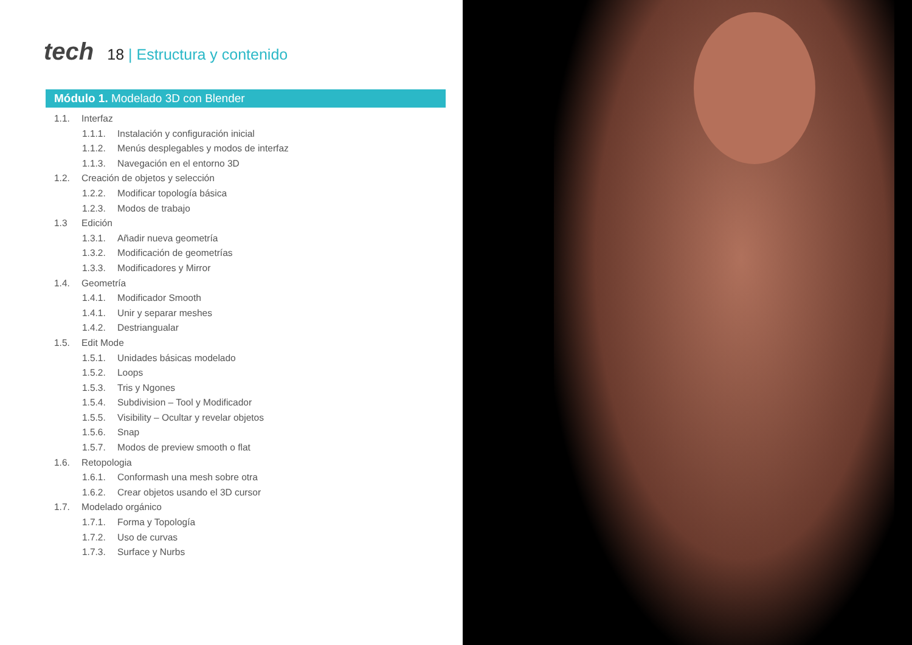tech
18 | Estructura y contenido
Módulo 1. Modelado 3D con Blender
1.1. Interfaz
1.1.1. Instalación y configuración inicial
1.1.2. Menús desplegables y modos de interfaz
1.1.3. Navegación en el entorno 3D
1.2. Creación de objetos y selección
1.2.2. Modificar topología básica
1.2.3. Modos de trabajo
1.3 Edición
1.3.1. Añadir nueva geometría
1.3.2. Modificación de geometrías
1.3.3. Modificadores y Mirror
1.4. Geometría
1.4.1. Modificador Smooth
1.4.1. Unir y separar meshes
1.4.2. Destriangualar
1.5. Edit Mode
1.5.1. Unidades básicas modelado
1.5.2. Loops
1.5.3. Tris y Ngones
1.5.4. Subdivision – Tool y Modificador
1.5.5. Visibility – Ocultar y revelar objetos
1.5.6. Snap
1.5.7. Modos de preview smooth o flat
1.6. Retopologia
1.6.1. Conformash una mesh sobre otra
1.6.2. Crear objetos usando el 3D cursor
1.7. Modelado orgánico
1.7.1. Forma y Topología
1.7.2. Uso de curvas
1.7.3. Surface y Nurbs